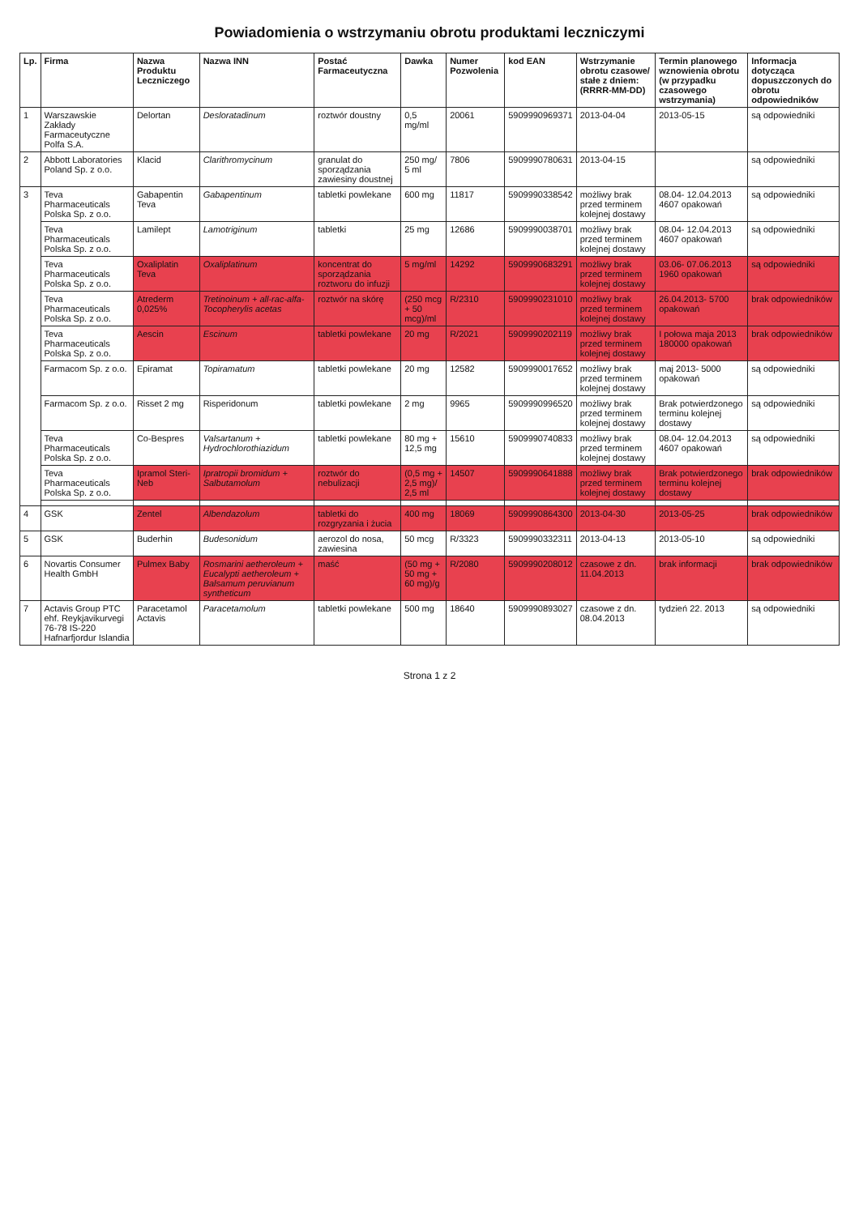Powiadomienia o wstrzymaniu obrotu produktami leczniczymi
| Lp. | Firma | Nazwa Produktu Leczniczego | Nazwa INN | Postać Farmaceutyczna | Dawka | Numer Pozwolenia | kod EAN | Wstrzymanie obrotu czasowe/ stałe z dniem: (RRRR-MM-DD) | Termin planowego wznowienia obrotu (w przypadku czasowego wstrzymania) | Informacja dotycząca dopuszczonych do obrotu odpowiedników |
| --- | --- | --- | --- | --- | --- | --- | --- | --- | --- | --- |
| 1 | Warszawskie Zakłady Farmaceutyczne Polfa S.A. | Delortan | Desloratadinum | roztwór doustny | 0,5 mg/ml | 20061 | 5909990969371 | 2013-04-04 | 2013-05-15 | są odpowiedniki |
| 2 | Abbott Laboratories Poland Sp. z o.o. | Klacid | Clarithromycinum | granulat do sporządzania zawiesiny doustnej | 250 mg/ 5 ml | 7806 | 5909990780631 | 2013-04-15 | | są odpowiedniki |
| 3 | Teva Pharmaceuticals Polska Sp. z o.o. | Gabapentin Teva | Gabapentinum | tabletki powlekane | 600 mg | 11817 | 5909990338542 | możliwy brak przed terminem kolejnej dostawy | 08.04- 12.04.2013 4607 opakowań | są odpowiedniki |
| | Teva Pharmaceuticals Polska Sp. z o.o. | Lamilept | Lamotriginum | tabletki | 25 mg | 12686 | 5909990038701 | możliwy brak przed terminem kolejnej dostawy | 08.04- 12.04.2013 4607 opakowań | są odpowiedniki |
| | Teva Pharmaceuticals Polska Sp. z o.o. | Oxaliplatin Teva | Oxaliplatinum | koncentrat do sporządzania roztworu do infuzji | 5 mg/ml | 14292 | 5909990683291 | możliwy brak przed terminem kolejnej dostawy | 03.06- 07.06.2013 1960 opakowań | są odpowiedniki |
| | Teva Pharmaceuticals Polska Sp. z o.o. | Atrederm 0,025% | Tretinoinum + all-rac-alfa-Tocopherylis acetas | roztwór na skórę | (250 mcg + 50 mcg)/ml | R/2310 | 5909990231010 | możliwy brak przed terminem kolejnej dostawy | 26.04.2013- 5700 opakowań | brak odpowiedników |
| | Teva Pharmaceuticals Polska Sp. z o.o. | Aescin | Escinum | tabletki powlekane | 20 mg | R/2021 | 5909990202119 | możliwy brak przed terminem kolejnej dostawy | I połowa maja 2013 180000 opakowań | brak odpowiedników |
| | Farmacom Sp. z o.o. | Epiramat | Topiramatum | tabletki powlekane | 20 mg | 12582 | 5909990017652 | możliwy brak przed terminem kolejnej dostawy | maj 2013- 5000 opakowań | są odpowiedniki |
| | Farmacom Sp. z o.o. | Risset 2 mg | Risperidonum | tabletki powlekane | 2 mg | 9965 | 5909990996520 | możliwy brak przed terminem kolejnej dostawy | Brak potwierdzonego terminu kolejnej dostawy | są odpowiedniki |
| | Teva Pharmaceuticals Polska Sp. z o.o. | Co-Bespres | Valsartanum + Hydrochlorothiazidum | tabletki powlekane | 80 mg + 12,5 mg | 15610 | 5909990740833 | możliwy brak przed terminem kolejnej dostawy | 08.04- 12.04.2013 4607 opakowań | są odpowiedniki |
| | Teva Pharmaceuticals Polska Sp. z o.o. | Ipramol Steri-Neb | Ipratropii bromidum + Salbutamolum | roztwór do nebulizacji | (0,5 mg + 2,5 mg)/ 2,5 ml | 14507 | 5909990641888 | możliwy brak przed terminem kolejnej dostawy | Brak potwierdzonego terminu kolejnej dostawy | brak odpowiedników |
| 4 | GSK | Zentel | Albendazolum | tabletki do rozgryzania i żucia | 400 mg | 18069 | 5909990864300 | 2013-04-30 | 2013-05-25 | brak odpowiedników |
| 5 | GSK | Buderhin | Budesonidum | aerozol do nosa, zawiesina | 50 mcg | R/3323 | 5909990332311 | 2013-04-13 | 2013-05-10 | są odpowiedniki |
| 6 | Novartis Consumer Health GmbH | Pulmex Baby | Rosmarini aetheroleum + Eucalypti aetheroleum + Balsamum peruvianum syntheticum | maść | (50 mg + 50 mg + 60 mg)/g | R/2080 | 5909990208012 | czasowe z dn. 11.04.2013 | brak informacji | brak odpowiedników |
| 7 | Actavis Group PTC ehf. Reykjavikurvegi 76-78 IS-220 Hafnarfjordur Islandia | Paracetamol Actavis | Paracetamolum | tabletki powlekane | 500 mg | 18640 | 5909990893027 | czasowe z dn. 08.04.2013 | tydzień 22. 2013 | są odpowiedniki |
Strona 1 z 2